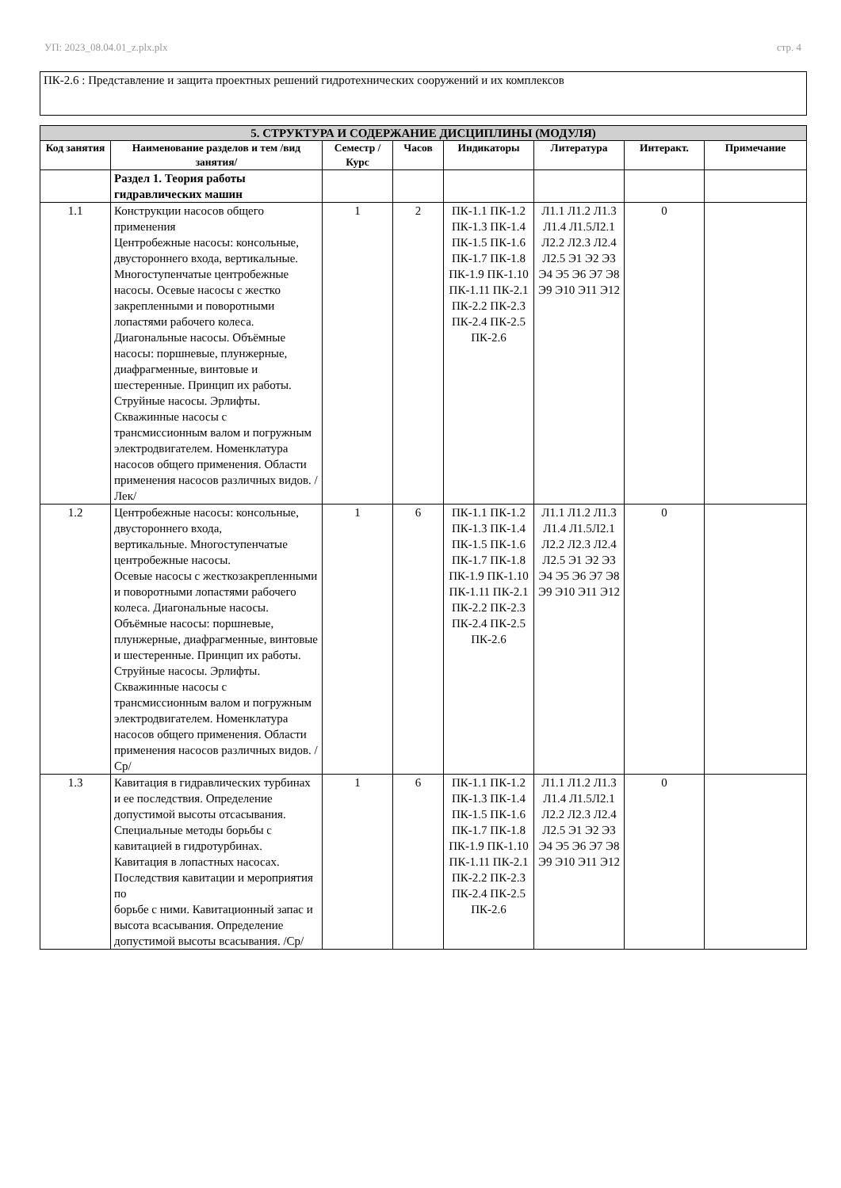УП: 2023_08.04.01_z.plx.plx стр. 4
ПК-2.6 : Представление и защита проектных решений гидротехнических сооружений и их комплексов
| 5. СТРУКТУРА И СОДЕРЖАНИЕ ДИСЦИПЛИНЫ (МОДУЛЯ) | | | | | | | |
| --- | --- | --- | --- | --- | --- | --- | --- |
| Код занятия | Наименование разделов и тем /вид занятия/ | Семестр / Курс | Часов | Индикаторы | Литература | Интеракт. | Примечание |
| | Раздел 1. Теория работы гидравлических машин | | | | | | |
| 1.1 | Конструкции насосов общего применения Центробежные насосы: консольные, двустороннего входа, вертикальные. Многоступенчатые центробежные насосы. Осевые насосы с жестко закрепленными и поворотными лопастями рабочего колеса. Диагональные насосы. Объёмные насосы: поршневые, плунжерные, диафрагменные, винтовые и шестеренные. Принцип их работы. Струйные насосы. Эрлифты. Скважинные насосы с трансмиссионным валом и погружным электродвигателем. Номенклатура насосов общего применения. Области применения насосов различных видов. /Лек/ | 1 | 2 | ПК-1.1 ПК-1.2 ПК-1.3 ПК-1.4 ПК-1.5 ПК-1.6 ПК-1.7 ПК-1.8 ПК-1.9 ПК-1.10 ПК-1.11 ПК-2.1 ПК-2.2 ПК-2.3 ПК-2.4 ПК-2.5 ПК-2.6 | Л1.1 Л1.2 Л1.3 Л1.4 Л1.5Л2.1 Л2.2 Л2.3 Л2.4 Л2.5 Э1 Э2 Э3 Э4 Э5 Э6 Э7 Э8 Э9 Э10 Э11 Э12 | 0 | |
| 1.2 | Центробежные насосы: консольные, двустороннего входа, вертикальные. Многоступенчатые центробежные насосы. Осевые насосы с жесткозакрепленными и поворотными лопастями рабочего колеса. Диагональные насосы. Объёмные насосы: поршневые, плунжерные, диафрагменные, винтовые и шестеренные. Принцип их работы. Струйные насосы. Эрлифты. Скважинные насосы с трансмиссионным валом и погружным электродвигателем. Номенклатура насосов общего применения. Области применения насосов различных видов. /Ср/ | 1 | 6 | ПК-1.1 ПК-1.2 ПК-1.3 ПК-1.4 ПК-1.5 ПК-1.6 ПК-1.7 ПК-1.8 ПК-1.9 ПК-1.10 ПК-1.11 ПК-2.1 ПК-2.2 ПК-2.3 ПК-2.4 ПК-2.5 ПК-2.6 | Л1.1 Л1.2 Л1.3 Л1.4 Л1.5Л2.1 Л2.2 Л2.3 Л2.4 Л2.5 Э1 Э2 Э3 Э4 Э5 Э6 Э7 Э8 Э9 Э10 Э11 Э12 | 0 | |
| 1.3 | Кавитация в гидравлических турбинах и ее последствия. Определение допустимой высоты отсасывания. Специальные методы борьбы с кавитацией в гидротурбинах. Кавитация в лопастных насосах. Последствия кавитации и мероприятия по борьбе с ними. Кавитационный запас и высота всасывания. Определение допустимой высоты всасывания. /Ср/ | 1 | 6 | ПК-1.1 ПК-1.2 ПК-1.3 ПК-1.4 ПК-1.5 ПК-1.6 ПК-1.7 ПК-1.8 ПК-1.9 ПК-1.10 ПК-1.11 ПК-2.1 ПК-2.2 ПК-2.3 ПК-2.4 ПК-2.5 ПК-2.6 | Л1.1 Л1.2 Л1.3 Л1.4 Л1.5Л2.1 Л2.2 Л2.3 Л2.4 Л2.5 Э1 Э2 Э3 Э4 Э5 Э6 Э7 Э8 Э9 Э10 Э11 Э12 | 0 | |